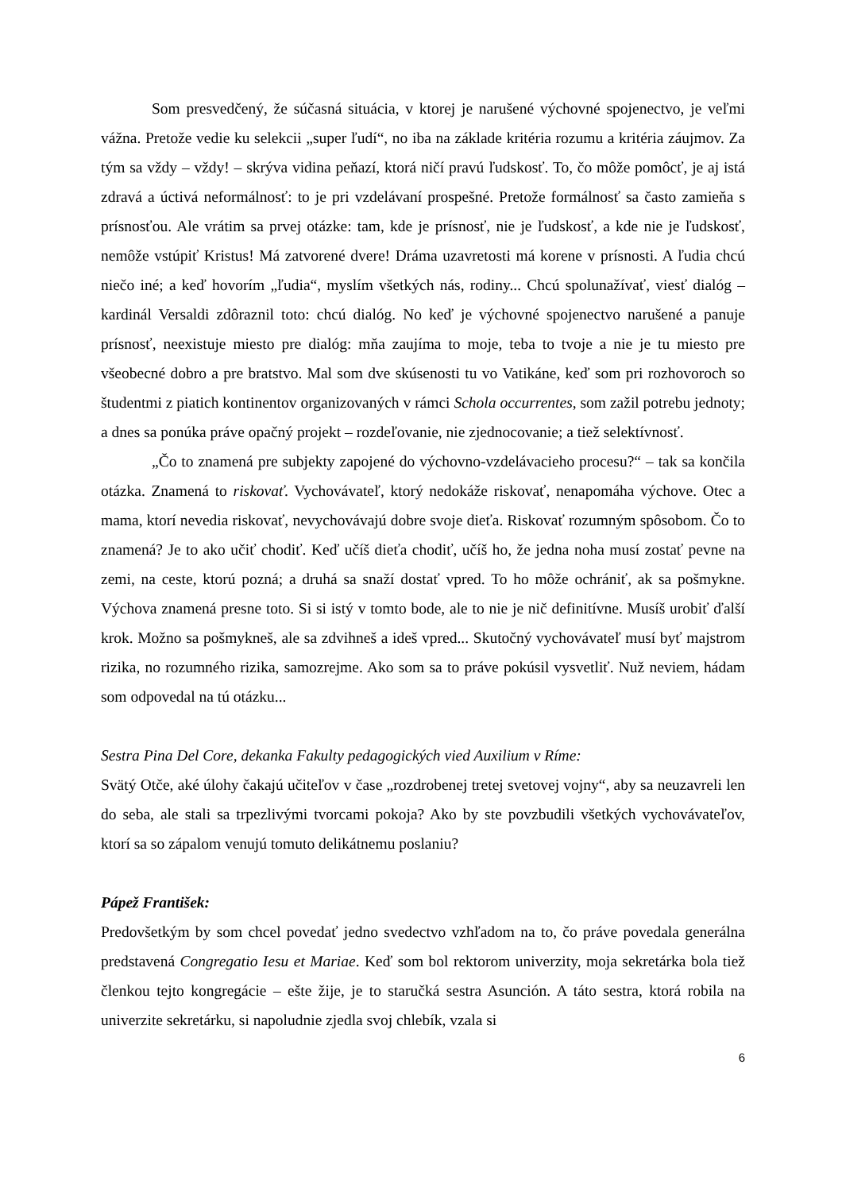Som presvedčený, že súčasná situácia, v ktorej je narušené výchovné spojenectvo, je veľmi vážna. Pretože vedie ku selekcii „super ľudí“, no iba na základe kritéria rozumu a kritéria záujmov. Za tým sa vždy – vždy! – skrýva vidina peňazí, ktorá ničí pravú ľudskosť. To, čo môže pomôcť, je aj istá zdravá a úctivá neformálnosť: to je pri vzdelávaní prospešné. Pretože formálnosť sa často zamieňa s prísnosťou. Ale vrátim sa prvej otázke: tam, kde je prísnosť, nie je ľudskosť, a kde nie je ľudskosť, nemôže vstúpiť Kristus! Má zatvorené dvere! Dráma uzavretosti má korene v prísnosti. A ľudia chcú niečo iné; a keď hovorím „ľudia“, myslím všetkých nás, rodiny... Chcú spolunažívať, viesť dialóg – kardinál Versaldi zdôraznil toto: chcú dialóg. No keď je výchovné spojenectvo narušené a panuje prísnosť, neexistuje miesto pre dialóg: mňa zaujíma to moje, teba to tvoje a nie je tu miesto pre všeobecné dobro a pre bratstvo. Mal som dve skúsenosti tu vo Vatikáne, keď som pri rozhovoroch so študentmi z piatich kontinentov organizovaných v rámci Schola occurrentes, som zažil potrebu jednoty; a dnes sa ponúka práve opačný projekt – rozdeľovanie, nie zjednocovanie; a tiež selektívnosť.
„Čo to znamená pre subjekty zapojené do výchovno-vzdelávacieho procesu?“ – tak sa končila otázka. Znamená to riskovať. Vychovávateľ, ktorý nedokáže riskovať, nenapomáha výchove. Otec a mama, ktorí nevedia riskovať, nevychovávajú dobre svoje dieťa. Riskovať rozumným spôsobom. Čo to znamená? Je to ako učiť chodiť. Keď učíš dieťa chodiť, učíš ho, že jedna noha musí zostať pevne na zemi, na ceste, ktorú pozná; a druhá sa snaží dostať vpred. To ho môže ochrániť, ak sa pošmykne. Výchova znamená presne toto. Si si istý v tomto bode, ale to nie je nič definitívne. Musíš urobiť ďalší krok. Možno sa pošmykneš, ale sa zdvihneš a ideš vpred... Skutočný vychovávateľ musí byť majstrom rizika, no rozumného rizika, samozrejme. Ako som sa to práve pokúsil vysvetliť. Nuž neviem, hádam som odpovedal na tú otázku...
Sestra Pina Del Core, dekanka Fakulty pedagogických vied Auxilium v Ríme:
Svätý Otče, aké úlohy čakajú učiteľov v čase „rozdrobenej tretej svetovej vojny“, aby sa neuzavreli len do seba, ale stali sa trpezlivými tvorcami pokoja? Ako by ste povzbudili všetkých vychovávateľov, ktorí sa so zápalom venujú tomuto delikátnemu poslaniu?
Pápež František:
Predovšetkým by som chcel povedať jedno svedectvo vzhľadom na to, čo práve povedala generálna predstavená Congregatio Iesu et Mariae. Keď som bol rektorom univerzity, moja sekretárka bola tiež členkou tejto kongregácie – ešte žije, je to staručká sestra Asunción. A táto sestra, ktorá robila na univerzite sekretárku, si napoludnie zjedla svoj chlebík, vzala si
6